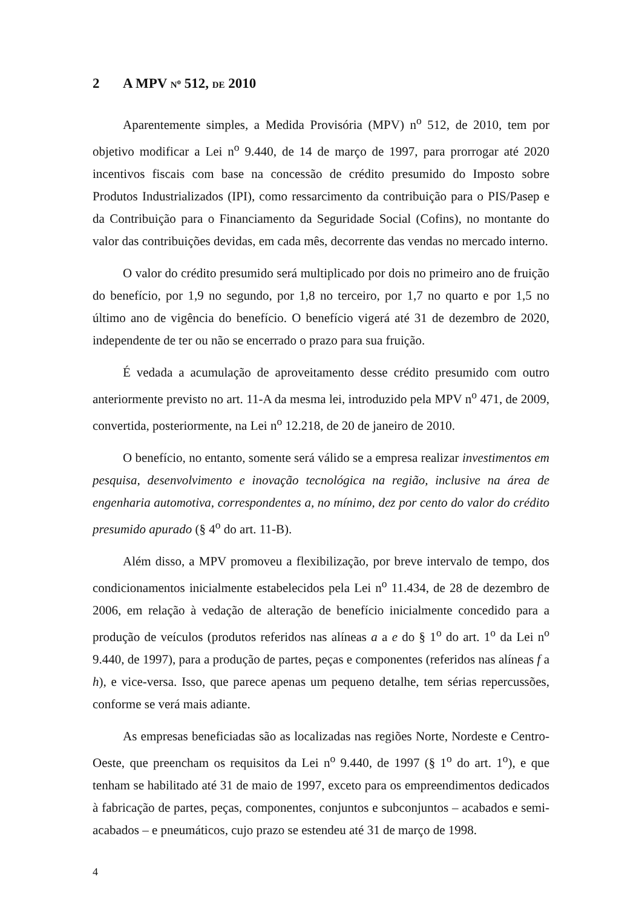2 A MPV N<sup>o</sup> 512, DE 2010
Aparentemente simples, a Medida Provisória (MPV) n<sup>o</sup> 512, de 2010, tem por objetivo modificar a Lei n<sup>o</sup> 9.440, de 14 de março de 1997, para prorrogar até 2020 incentivos fiscais com base na concessão de crédito presumido do Imposto sobre Produtos Industrializados (IPI), como ressarcimento da contribuição para o PIS/Pasep e da Contribuição para o Financiamento da Seguridade Social (Cofins), no montante do valor das contribuições devidas, em cada mês, decorrente das vendas no mercado interno.
O valor do crédito presumido será multiplicado por dois no primeiro ano de fruição do benefício, por 1,9 no segundo, por 1,8 no terceiro, por 1,7 no quarto e por 1,5 no último ano de vigência do benefício. O benefício vigerá até 31 de dezembro de 2020, independente de ter ou não se encerrado o prazo para sua fruição.
É vedada a acumulação de aproveitamento desse crédito presumido com outro anteriormente previsto no art. 11-A da mesma lei, introduzido pela MPV n<sup>o</sup> 471, de 2009, convertida, posteriormente, na Lei n<sup>o</sup> 12.218, de 20 de janeiro de 2010.
O benefício, no entanto, somente será válido se a empresa realizar investimentos em pesquisa, desenvolvimento e inovação tecnológica na região, inclusive na área de engenharia automotiva, correspondentes a, no mínimo, dez por cento do valor do crédito presumido apurado (§ 4<sup>o</sup> do art. 11-B).
Além disso, a MPV promoveu a flexibilização, por breve intervalo de tempo, dos condicionamentos inicialmente estabelecidos pela Lei n<sup>o</sup> 11.434, de 28 de dezembro de 2006, em relação à vedação de alteração de benefício inicialmente concedido para a produção de veículos (produtos referidos nas alíneas a a e do § 1<sup>o</sup> do art. 1<sup>o</sup> da Lei n<sup>o</sup> 9.440, de 1997), para a produção de partes, peças e componentes (referidos nas alíneas f a h), e vice-versa. Isso, que parece apenas um pequeno detalhe, tem sérias repercussões, conforme se verá mais adiante.
As empresas beneficiadas são as localizadas nas regiões Norte, Nordeste e Centro-Oeste, que preencham os requisitos da Lei n<sup>o</sup> 9.440, de 1997 (§ 1<sup>o</sup> do art. 1<sup>o</sup>), e que tenham se habilitado até 31 de maio de 1997, exceto para os empreendimentos dedicados à fabricação de partes, peças, componentes, conjuntos e subconjuntos – acabados e semi-acabados – e pneumáticos, cujo prazo se estendeu até 31 de março de 1998.
4